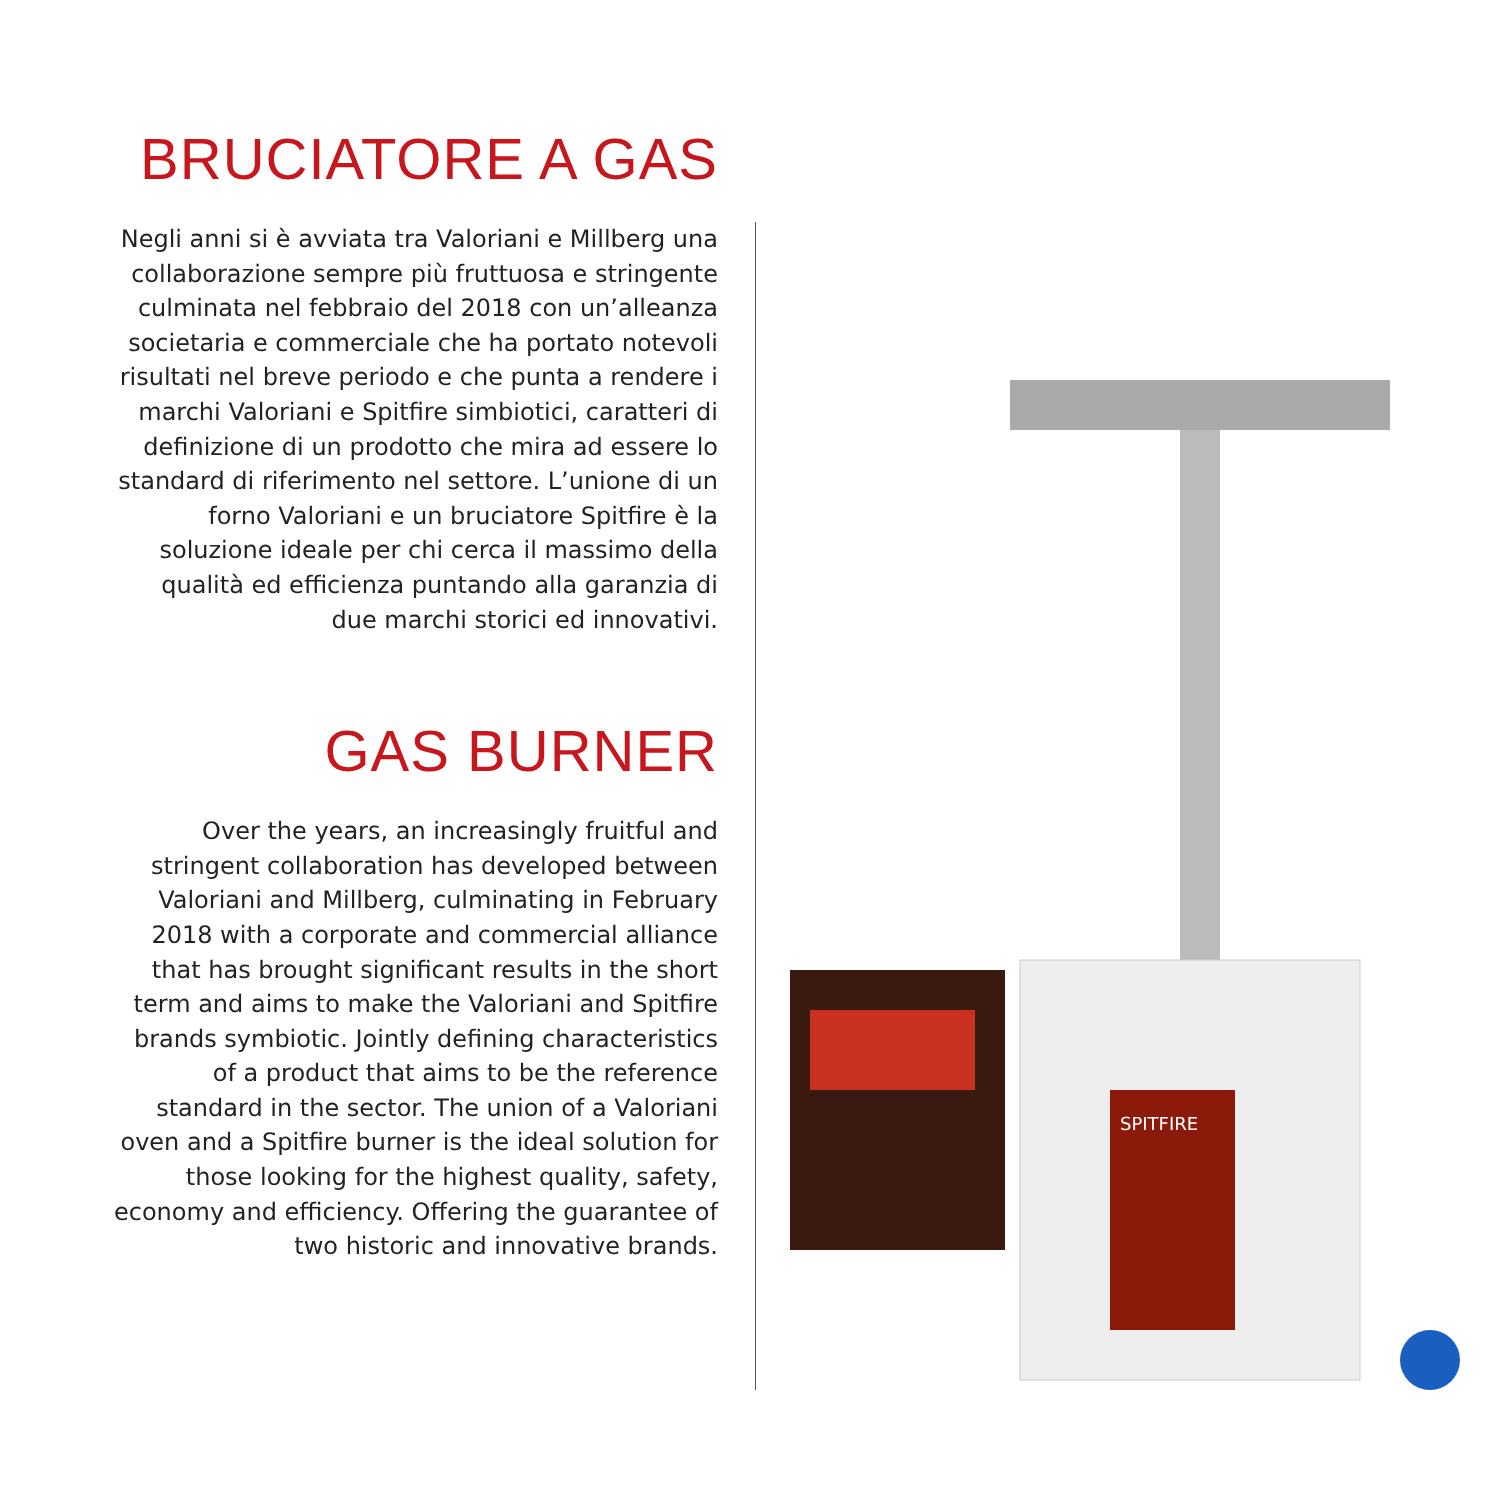BRUCIATORE A GAS
Negli anni si è avviata tra Valoriani e Millberg una collaborazione sempre più fruttuosa e stringente culminata nel febbraio del 2018 con un’alleanza societaria e commerciale che ha portato notevoli risultati nel breve periodo e che punta a rendere i marchi Valoriani e Spitfire simbiotici, caratteri di definizione di un prodotto che mira ad essere lo standard di riferimento nel settore. L’unione di un forno Valoriani e un bruciatore Spitfire è la soluzione ideale per chi cerca il massimo della qualità ed efficienza puntando alla garanzia di due marchi storici ed innovativi.
GAS BURNER
Over the years, an increasingly fruitful and stringent collaboration has developed between Valoriani and Millberg, culminating in February 2018 with a corporate and commercial alliance that has brought significant results in the short term and aims to make the Valoriani and Spitfire brands symbiotic. Jointly defining characteristics of a product that aims to be the reference standard in the sector. The union of a Valoriani oven and a Spitfire burner is the ideal solution for those looking for the highest quality, safety, economy and efficiency. Offering the guarantee of two historic and innovative brands.
SPITFIRE